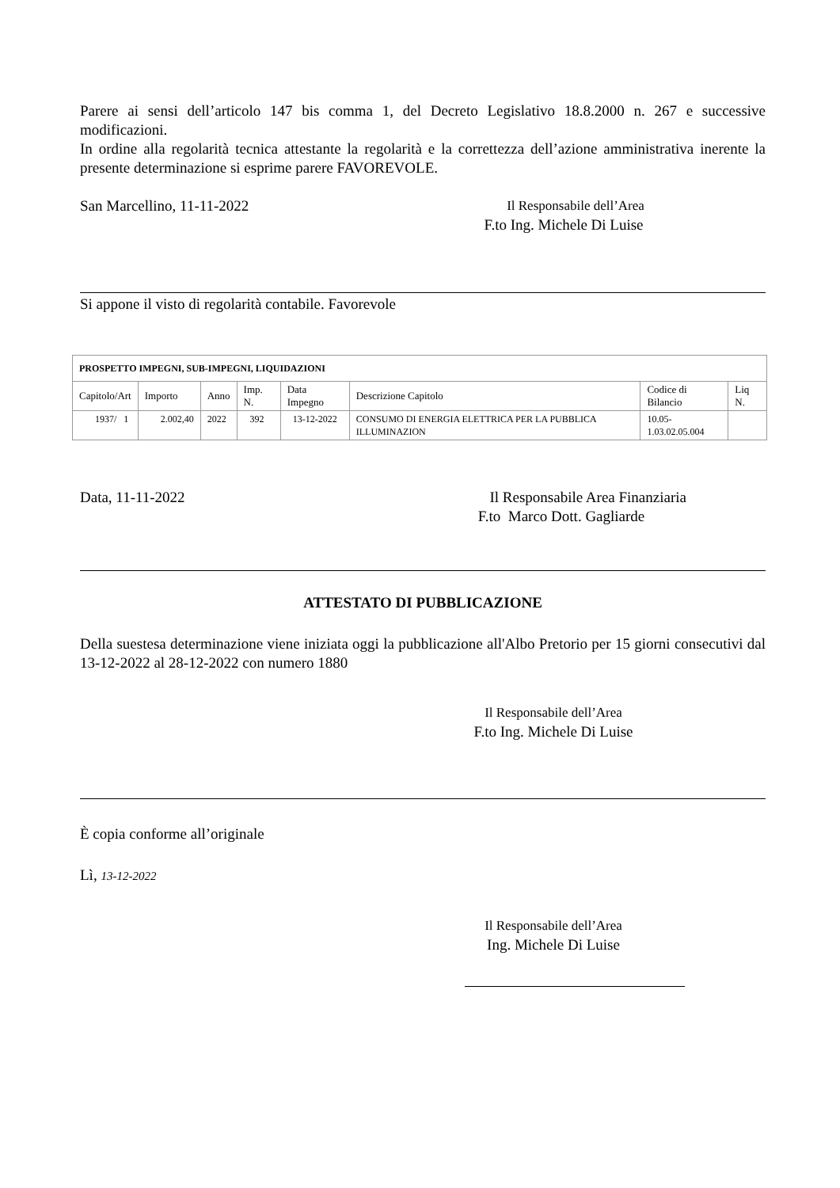Parere ai sensi dell’articolo 147 bis comma 1, del Decreto Legislativo 18.8.2000 n. 267 e successive modificazioni.
In ordine alla regolarità tecnica attestante la regolarità e la correttezza dell’azione amministrativa inerente la presente determinazione si esprime parere FAVOREVOLE.
San Marcellino, 11-11-2022 Il Responsabile dell’Area
F.to Ing. Michele Di Luise
Si appone il visto di regolarità contabile. Favorevole
| PROSPETTO IMPEGNI, SUB-IMPEGNI, LIQUIDAZIONI | | | | | | | |
| Capitolo/Art | Importo | Anno | Imp. N. | Data Impegno | Descrizione Capitolo | Codice di Bilancio | Liq N. |
| 1937/ 1 | 2.002,40 | 2022 | 392 | 13-12-2022 | CONSUMO DI ENERGIA ELETTRICA PER LA PUBBLICA ILLUMINAZION | 10.05- 1.03.02.05.004 | |
Data, 11-11-2022 Il Responsabile Area Finanziaria
F.to Marco Dott. Gagliarde
ATTESTATO DI PUBBLICAZIONE
Della suestesa determinazione viene iniziata oggi la pubblicazione all'Albo Pretorio per 15 giorni consecutivi dal 13-12-2022 al 28-12-2022 con numero 1880
Il Responsabile dell’Area
F.to Ing. Michele Di Luise
È copia conforme all’originale
Lì, 13-12-2022
Il Responsabile dell’Area
Ing. Michele Di Luise